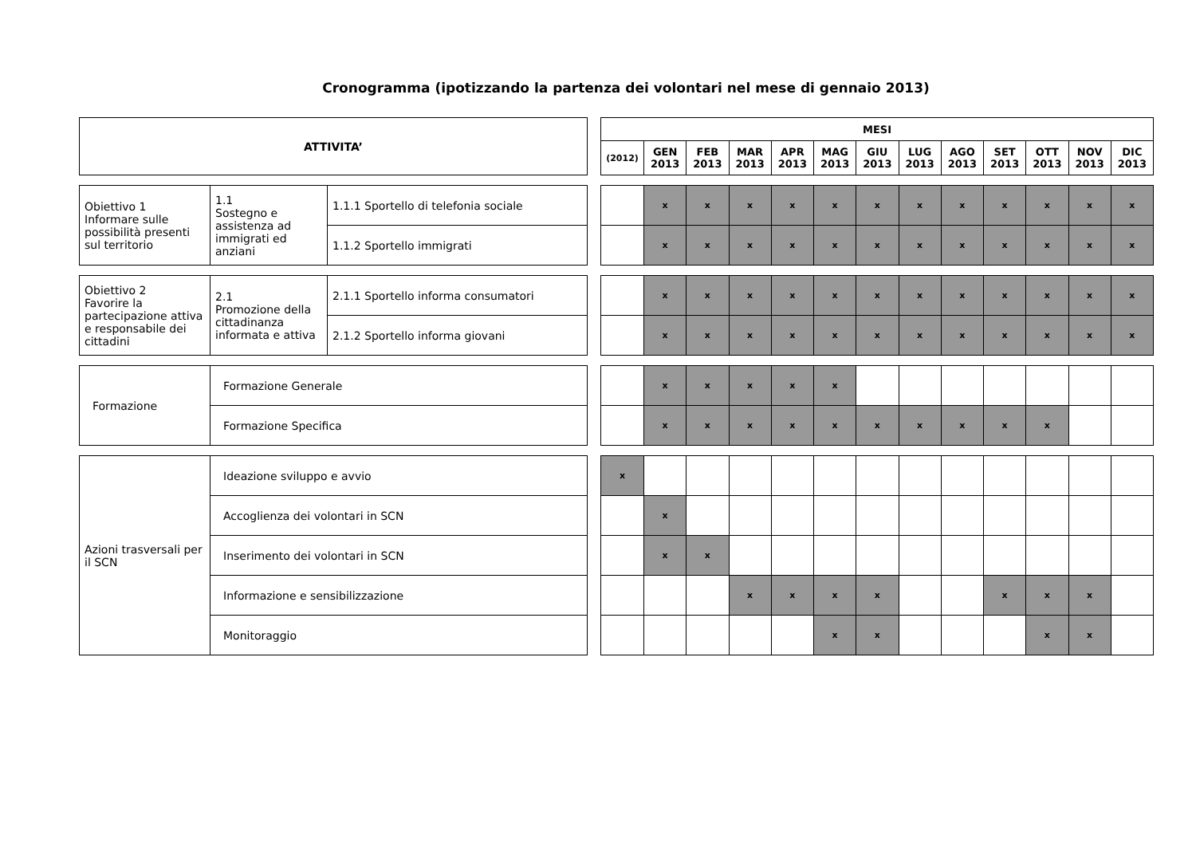Cronogramma (ipotizzando la partenza dei volontari nel mese di gennaio 2013)
| ATTIVITA’ |
| --- |
| MESI | | | | | | | | | | | | |
| --- | --- | --- | --- | --- | --- | --- | --- | --- | --- | --- | --- | --- |
| (2012) | GEN 2013 | FEB 2013 | MAR 2013 | APR 2013 | MAG 2013 | GIU 2013 | LUG 2013 | AGO 2013 | SET 2013 | OTT 2013 | NOV 2013 | DIC 2013 |
| Obiettivo 1 Informare sulle possibilità presenti sul territorio | 1.1 Sostegno e assistenza ad immigrati ed anziani | 1.1.1 Sportello di telefonia sociale |
| | | 1.1.2 Sportello immigrati |
| | x | x | x | x | x | x | x | x | x | x | x | x |
| | x | x | x | x | x | x | x | x | x | x | x | x |
| Obiettivo 2 Favorire la partecipazione attiva e responsabile dei cittadini | 2.1 Promozione della cittadinanza informata e attiva | 2.1.1 Sportello informa consumatori |
| | | 2.1.2 Sportello informa giovani |
| | x | x | x | x | x | x | x | x | x | x | x | x |
| | x | x | x | x | x | x | x | x | x | x | x | x |
| Formazione | Formazione Generale |
| | Formazione Specifica |
| | x | x | x | x | x | | | | | | | |
| | x | x | x | x | x | x | x | x | x | x | | |
| Azioni trasversali per il SCN | Ideazione sviluppo e avvio |
| | Accoglienza dei volontari in SCN |
| | Inserimento dei volontari in SCN |
| | Informazione e sensibilizzazione |
| | Monitoraggio |
| x | | | | | | | | | | | | |
| | x | | | | | | | | | | | |
| | x | x | | | | | | | | | | |
| | | | x | x | x | x | | | x | x | x | |
| | | | | | x | x | | | | x | x | |